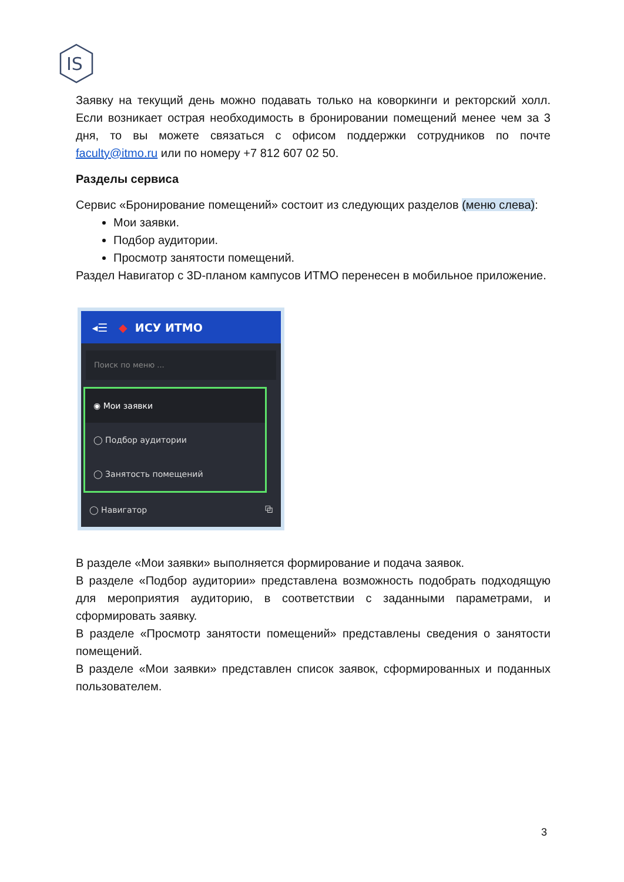IS
Заявку на текущий день можно подавать только на коворкинги и ректорский холл. Если возникает острая необходимость в бронировании помещений менее чем за 3 дня, то вы можете связаться с офисом поддержки сотрудников по почте faculty@itmo.ru или по номеру +7 812 607 02 50.
Разделы сервиса
Сервис «Бронирование помещений» состоит из следующих разделов (меню слева):
Мои заявки.
Подбор аудитории.
Просмотр занятости помещений.
Раздел Навигатор с 3D-планом кампусов ИТМО перенесен в мобильное приложение.
◂☰ ◆ ИСУ ИТМО
Поиск по меню ...
◉ Мои заявки
◯ Подбор аудитории
◯ Занятость помещений
◯ Навигатор ⧉
В разделе «Мои заявки» выполняется формирование и подача заявок.
В разделе «Подбор аудитории» представлена возможность подобрать подходящую для мероприятия аудиторию, в соответствии с заданными параметрами, и сформировать заявку.
В разделе «Просмотр занятости помещений» представлены сведения о занятости помещений.
В разделе «Мои заявки» представлен список заявок, сформированных и поданных пользователем.
3